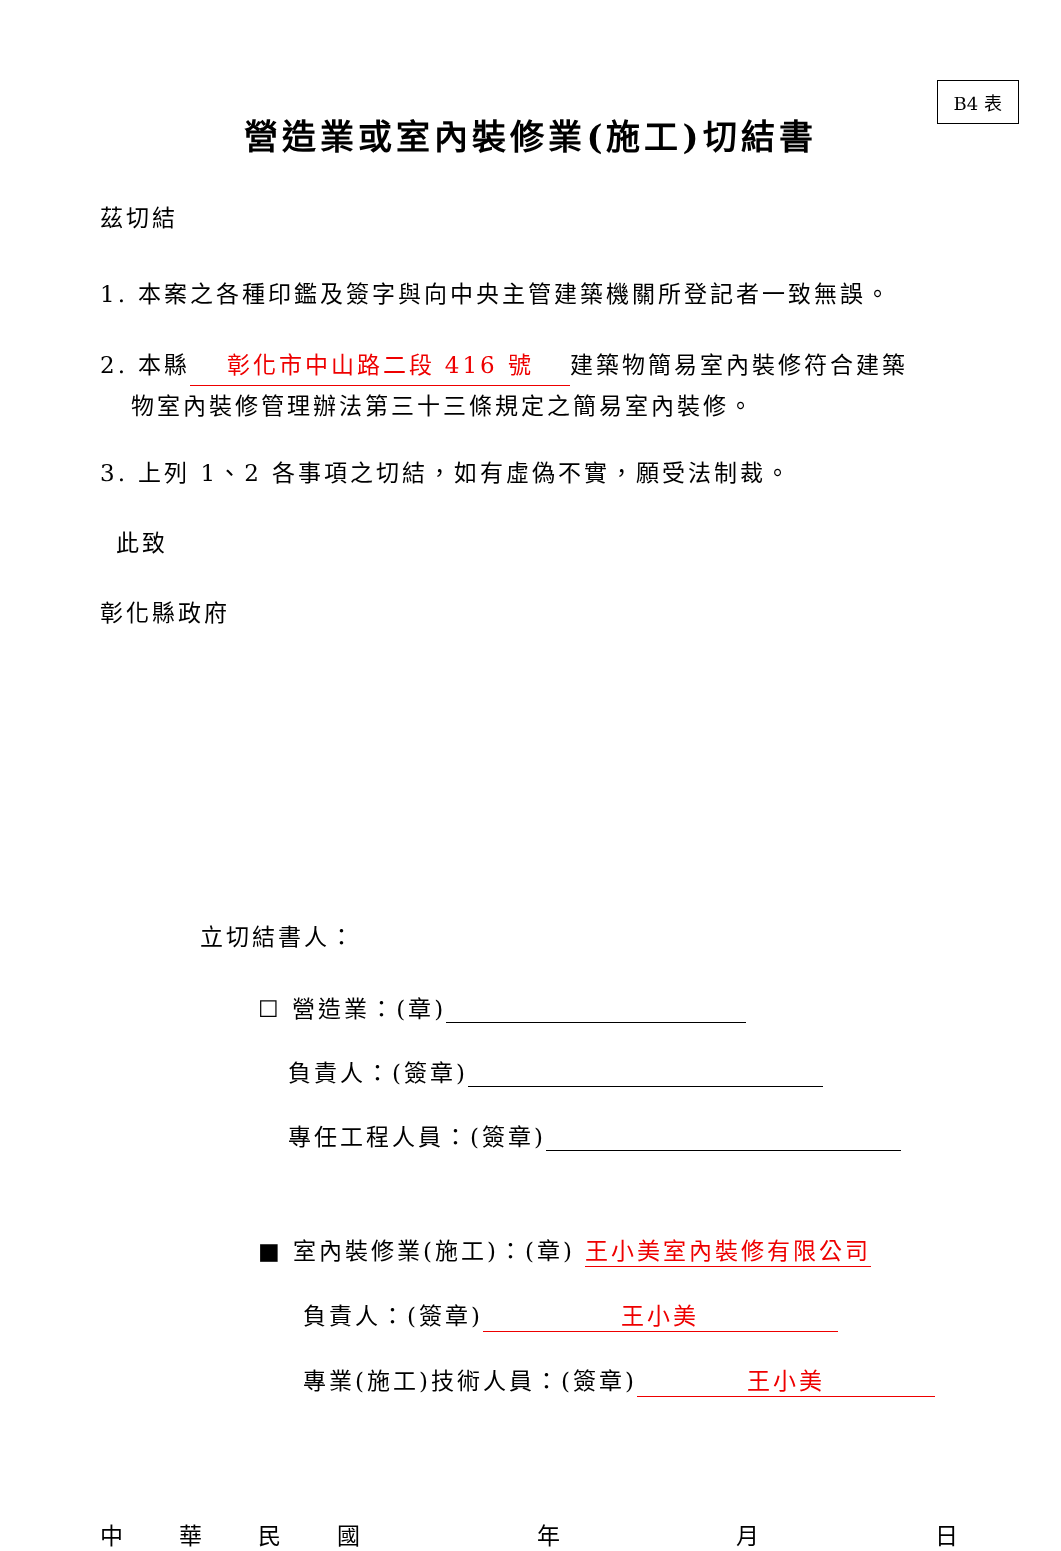B4 表
營造業或室內裝修業(施工)切結書
茲切結
1. 本案之各種印鑑及簽字與向中央主管建築機關所登記者一致無誤。
2. 本縣 彰化市中山路二段 416 號 建築物簡易室內裝修符合建築
物室內裝修管理辦法第三十三條規定之簡易室內裝修。
3. 上列 1、2 各事項之切結，如有虛偽不實，願受法制裁。
此致
彰化縣政府
立切結書人：
☐ 營造業：(章)
負責人：(簽章)
專任工程人員：(簽章)
■ 室內裝修業(施工)：(章) 王小美室內裝修有限公司
負責人：(簽章) 王小美
專業(施工)技術人員：(簽章) 王小美
中華民國年月日